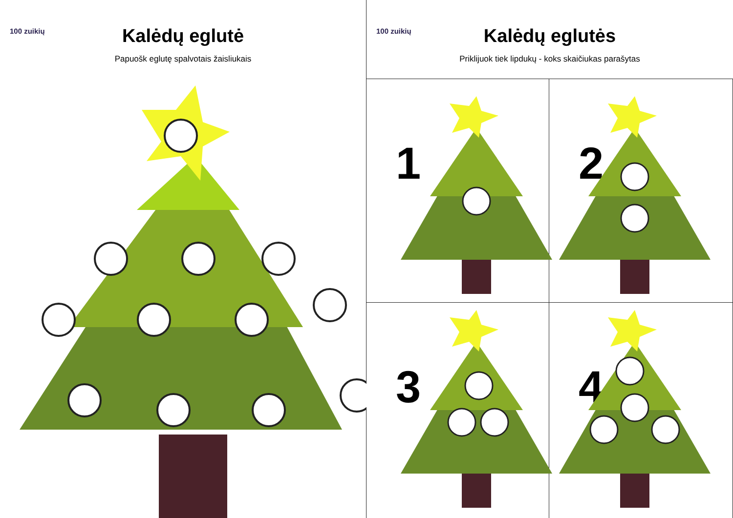100 zuikių
Kalėdų eglutė
Papuošk eglutę spalvotais žaisliukais
100 zuikių
Kalėdų eglutės
Priklijuok tiek lipdukų - koks skaičiukas parašytas
1
2
3
4